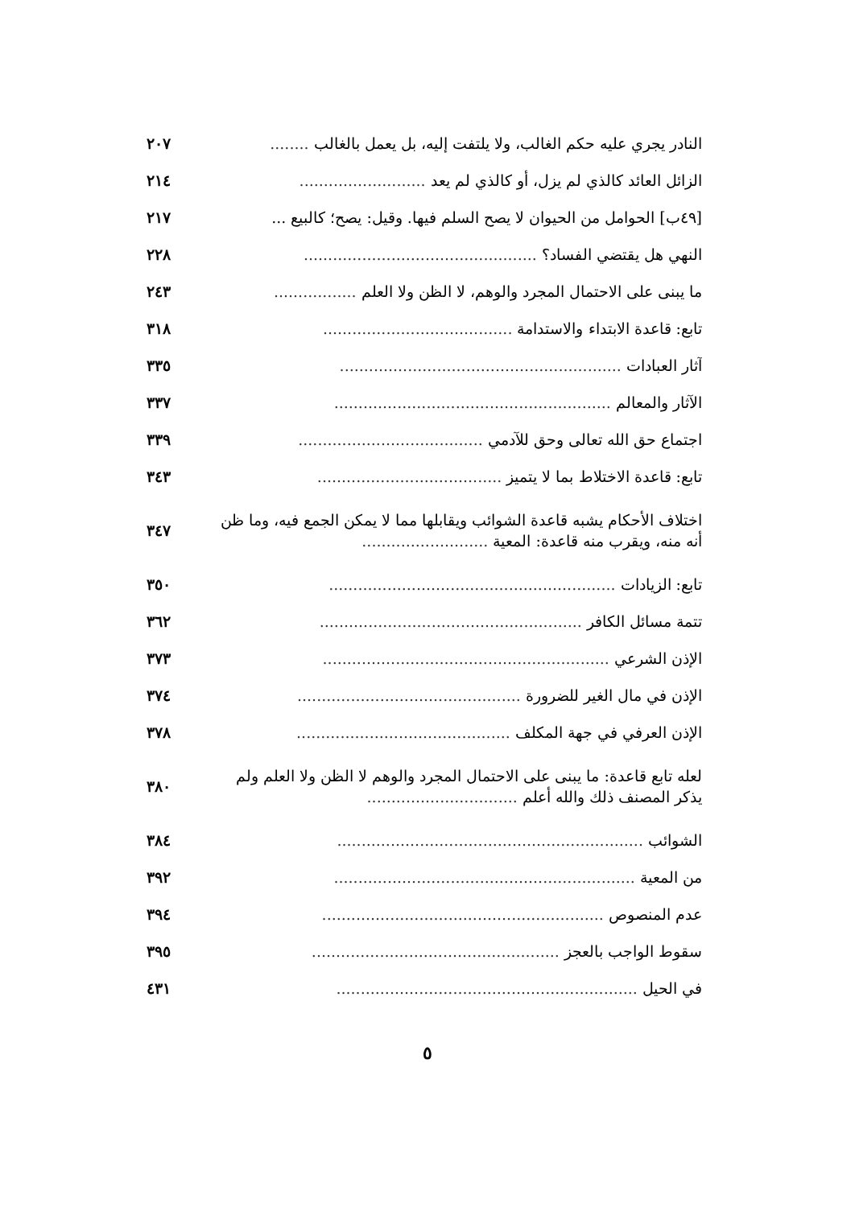النادر يجري عليه حكم الغالب، ولا يلتفت إليه، بل يعمل بالغالب ........ ٢٠٧
الزائل العائد كالذي لم يزل، أو كالذي لم يعد .......................... ٢١٤
[٤٩ب] الحوامل من الحيوان لا يصح السلم فيها. وقيل: يصح؛ كالبيع ... ٢١٧
النهي هل يقتضي الفساد؟ ................................................ ٢٢٨
ما يبنى على الاحتمال المجرد والوهم، لا الظن ولا العلم ................. ٢٤٣
تابع: قاعدة الابتداء والاستدامة ....................................... ٣١٨
آثار العبادات .......................................................... ٣٣٥
الآثار والمعالم ......................................................... ٣٣٧
اجتماع حق الله تعالى وحق للآدمي ...................................... ٣٣٩
تابع: قاعدة الاختلاط بما لا يتميز ...................................... ٣٤٣
اختلاف الأحكام يشبه قاعدة الشوائب ويقابلها مما لا يمكن الجمع فيه، وما ظن أنه منه، ويقرب منه قاعدة: المعية .......................... ٣٤٧
تابع: الزيادات ........................................................... ٣٥٠
تتمة مسائل الكافر ...................................................... ٣٦٢
الإذن الشرعي ........................................................... ٣٧٣
الإذن في مال الغير للضرورة .............................................. ٣٧٤
الإذن العرفي في جهة المكلف ............................................ ٣٧٨
لعله تابع قاعدة: ما يبنى على الاحتمال المجرد والوهم لا الظن ولا العلم ولم يذكر المصنف ذلك والله أعلم ............................... ٣٨٠
الشوائب ............................................................... ٣٨٤
من المعية .............................................................. ٣٩٢
عدم المنصوص .......................................................... ٣٩٤
سقوط الواجب بالعجز ................................................... ٣٩٥
في الحيل .............................................................. ٤٣١
٥